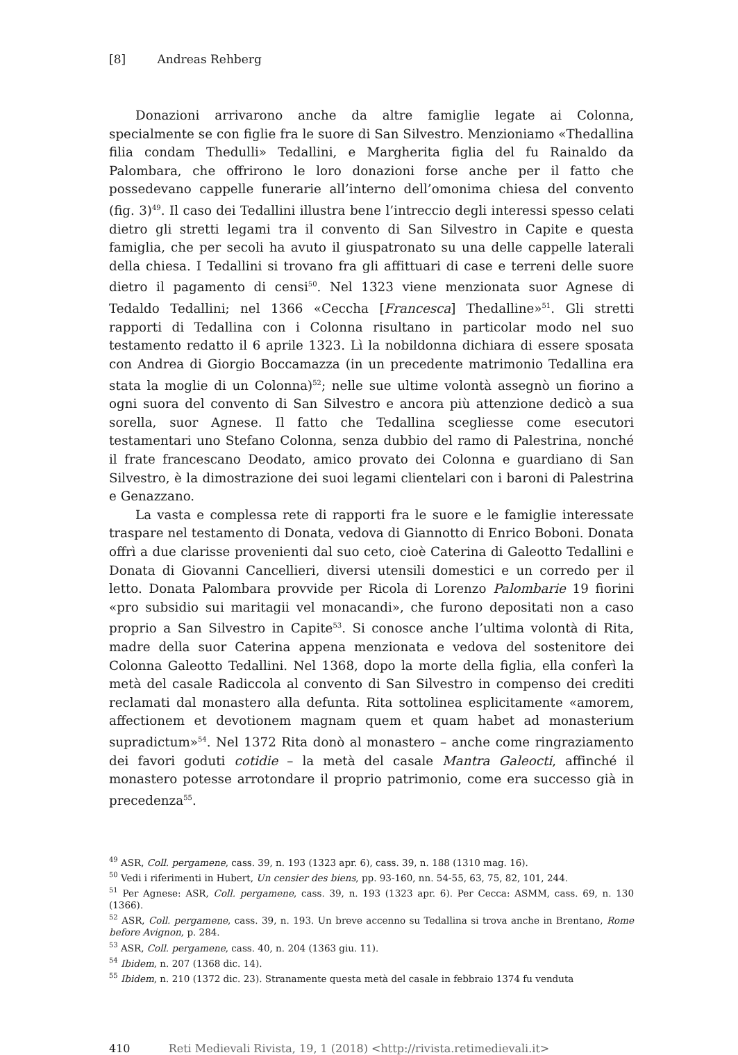[8] Andreas Rehberg
Donazioni arrivarono anche da altre famiglie legate ai Colonna, specialmente se con figlie fra le suore di San Silvestro. Menzioniamo «Thedallina filia condam Thedulli» Tedallini, e Margherita figlia del fu Rainaldo da Palombara, che offrirono le loro donazioni forse anche per il fatto che possedevano cappelle funerarie all’interno dell’omonima chiesa del convento (fig. 3)<sup>49</sup>. Il caso dei Tedallini illustra bene l’intreccio degli interessi spesso celati dietro gli stretti legami tra il convento di San Silvestro in Capite e questa famiglia, che per secoli ha avuto il giuspatronato su una delle cappelle laterali della chiesa. I Tedallini si trovano fra gli affittuari di case e terreni delle suore dietro il pagamento di censi<sup>50</sup>. Nel 1323 viene menzionata suor Agnese di Tedaldo Tedallini; nel 1366 «Ceccha [Francesca] Thedalline»<sup>51</sup>. Gli stretti rapporti di Tedallina con i Colonna risultano in particolar modo nel suo testamento redatto il 6 aprile 1323. Lì la nobildonna dichiara di essere sposata con Andrea di Giorgio Boccamazza (in un precedente matrimonio Tedallina era stata la moglie di un Colonna)<sup>52</sup>; nelle sue ultime volontà assegnò un fiorino a ogni suora del convento di San Silvestro e ancora più attenzione dedicò a sua sorella, suor Agnese. Il fatto che Tedallina scegliesse come esecutori testamentari uno Stefano Colonna, senza dubbio del ramo di Palestrina, nonché il frate francescano Deodato, amico provato dei Colonna e guardiano di San Silvestro, è la dimostrazione dei suoi legami clientelari con i baroni di Palestrina e Genazzano.
La vasta e complessa rete di rapporti fra le suore e le famiglie interessate traspare nel testamento di Donata, vedova di Giannotto di Enrico Boboni. Donata offrì a due clarisse provenienti dal suo ceto, cioè Caterina di Galeotto Tedallini e Donata di Giovanni Cancellieri, diversi utensili domestici e un corredo per il letto. Donata Palombara provvide per Ricola di Lorenzo Palombarie 19 fiorini «pro subsidio sui maritagii vel monacandi», che furono depositati non a caso proprio a San Silvestro in Capite<sup>53</sup>. Si conosce anche l’ultima volontà di Rita, madre della suor Caterina appena menzionata e vedova del sostenitore dei Colonna Galeotto Tedallini. Nel 1368, dopo la morte della figlia, ella conferì la metà del casale Radiccola al convento di San Silvestro in compenso dei crediti reclamati dal monastero alla defunta. Rita sottolinea esplicitamente «amorem, affectionem et devotionem magnam quem et quam habet ad monasterium supradictum»<sup>54</sup>. Nel 1372 Rita donò al monastero – anche come ringraziamento dei favori goduti cotidie – la metà del casale Mantra Galeocti, affinché il monastero potesse arrotondare il proprio patrimonio, come era successo già in precedenza<sup>55</sup>.
<sup>49</sup> ASR, Coll. pergamene, cass. 39, n. 193 (1323 apr. 6), cass. 39, n. 188 (1310 mag. 16).
<sup>50</sup> Vedi i riferimenti in Hubert, Un censier des biens, pp. 93-160, nn. 54-55, 63, 75, 82, 101, 244.
<sup>51</sup> Per Agnese: ASR, Coll. pergamene, cass. 39, n. 193 (1323 apr. 6). Per Cecca: ASMM, cass. 69, n. 130 (1366).
<sup>52</sup> ASR, Coll. pergamene, cass. 39, n. 193. Un breve accenno su Tedallina si trova anche in Brentano, Rome before Avignon, p. 284.
<sup>53</sup> ASR, Coll. pergamene, cass. 40, n. 204 (1363 giu. 11).
<sup>54</sup> Ibidem, n. 207 (1368 dic. 14).
<sup>55</sup> Ibidem, n. 210 (1372 dic. 23). Stranamente questa metà del casale in febbraio 1374 fu venduta
410 Reti Medievali Rivista, 19, 1 (2018) <http://rivista.retimedievali.it>